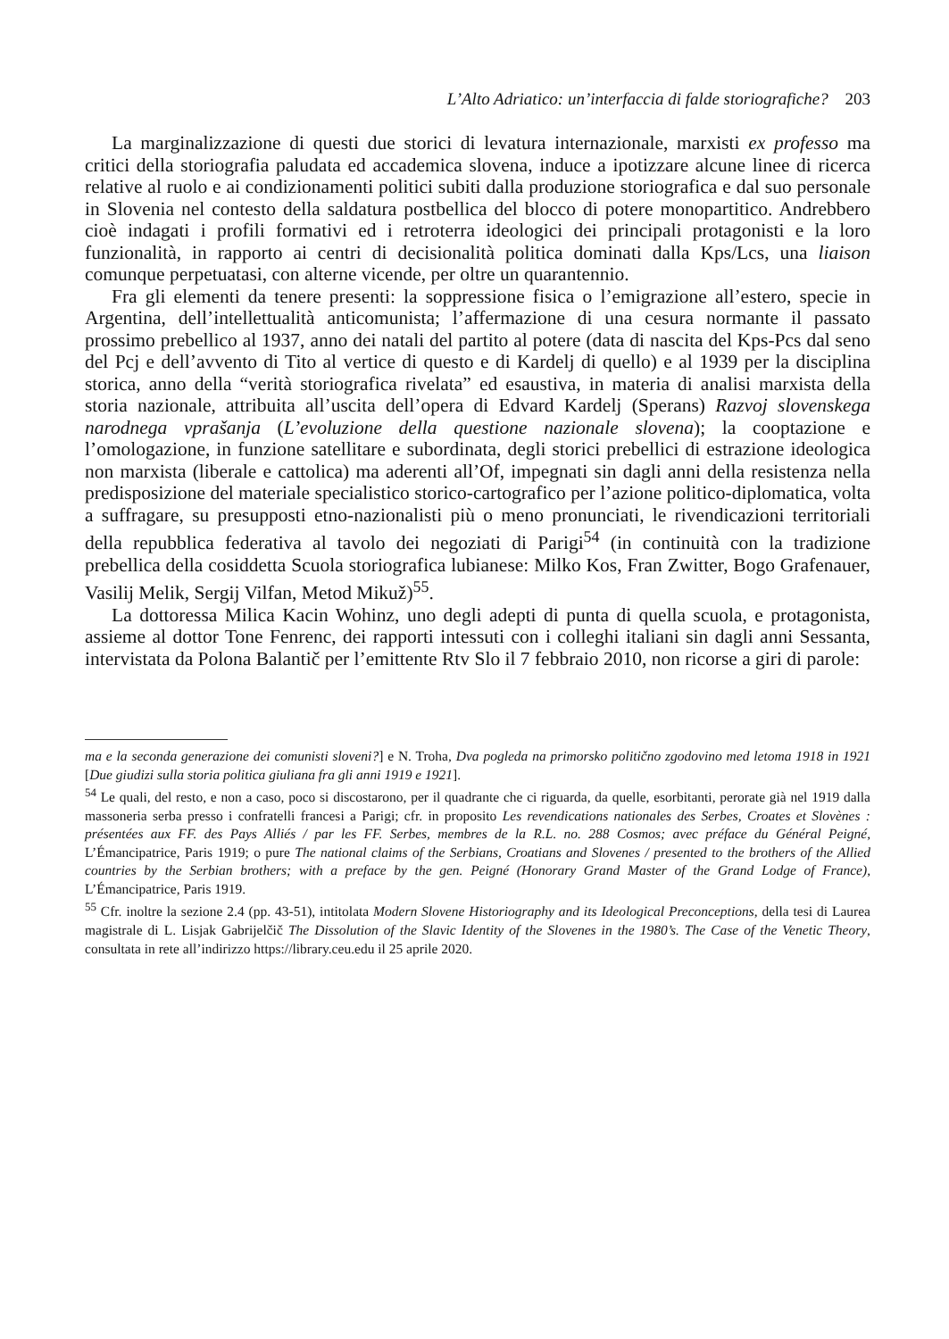L’Alto Adriatico: un’interfaccia di falde storiografiche? 203
La marginalizzazione di questi due storici di levatura internazionale, marxisti ex professo ma critici della storiografia paludata ed accademica slovena, induce a ipotizzare alcune linee di ricerca relative al ruolo e ai condizionamenti politici subiti dalla produzione storiografica e dal suo personale in Slovenia nel contesto della saldatura postbellica del blocco di potere monopartitico. Andrebbero cioè indagati i profili formativi ed i retroterra ideologici dei principali protagonisti e la loro funzionalità, in rapporto ai centri di decisionalità politica dominati dalla Kps/Lcs, una liaison comunque perpetuatasi, con alterne vicende, per oltre un quarantennio.
Fra gli elementi da tenere presenti: la soppressione fisica o l’emigrazione all’estero, specie in Argentina, dell’intellettualità anticomunista; l’affermazione di una cesura normante il passato prossimo prebellico al 1937, anno dei natali del partito al potere (data di nascita del Kps-Pcs dal seno del Pcj e dell’avvento di Tito al vertice di questo e di Kardelj di quello) e al 1939 per la disciplina storica, anno della “verità storiografica rivelata” ed esaustiva, in materia di analisi marxista della storia nazionale, attribuita all’uscita dell’opera di Edvard Kardelj (Sperans) Razvoj slovenskega narodnega vprašanja (L’evoluzione della questione nazionale slovena); la cooptazione e l’omologazione, in funzione satellitare e subordinata, degli storici prebellici di estrazione ideologica non marxista (liberale e cattolica) ma aderenti all’Of, impegnati sin dagli anni della resistenza nella predisposizione del materiale specialistico storico-cartografico per l’azione politico-diplomatica, volta a suffragare, su presupposti etno-nazionalisti più o meno pronunciati, le rivendicazioni territoriali della repubblica federativa al tavolo dei negoziati di Parigi<sup>54</sup> (in continuità con la tradizione prebellica della cosiddetta Scuola storiografica lubianese: Milko Kos, Fran Zwitter, Bogo Grafenauer, Vasilij Melik, Sergij Vilfan, Metod Mikuž)<sup>55</sup>.
La dottoressa Milica Kacin Wohinz, uno degli adepti di punta di quella scuola, e protagonista, assieme al dottor Tone Fenrenc, dei rapporti intessuti con i colleghi italiani sin dagli anni Sessanta, intervistata da Polona Balantič per l’emittente Rtv Slo il 7 febbraio 2010, non ricorse a giri di parole:
ma e la seconda generazione dei comunisti sloveni?] e N. Troha, Dva pogleda na primorsko politično zgodovino med letoma 1918 in 1921 [Due giudizi sulla storia politica giuliana fra gli anni 1919 e 1921].
<sup>54</sup> Le quali, del resto, e non a caso, poco si discostarono, per il quadrante che ci riguarda, da quelle, esorbitanti, perorate già nel 1919 dalla massoneria serba presso i confratelli francesi a Parigi; cfr. in proposito Les revendications nationales des Serbes, Croates et Slovènes : présentées aux FF. des Pays Alliés / par les FF. Serbes, membres de la R.L. no. 288 Cosmos; avec préface du Général Peigné, L’Émancipatrice, Paris 1919; o pure The national claims of the Serbians, Croatians and Slovenes / presented to the brothers of the Allied countries by the Serbian brothers; with a preface by the gen. Peigné (Honorary Grand Master of the Grand Lodge of France), L’Émancipatrice, Paris 1919.
<sup>55</sup> Cfr. inoltre la sezione 2.4 (pp. 43-51), intitolata Modern Slovene Historiography and its Ideological Preconceptions, della tesi di Laurea magistrale di L. Lisjak Gabrijelčič The Dissolution of the Slavic Identity of the Slovenes in the 1980’s. The Case of the Venetic Theory, consultata in rete all’indirizzo https://library.ceu.edu il 25 aprile 2020.